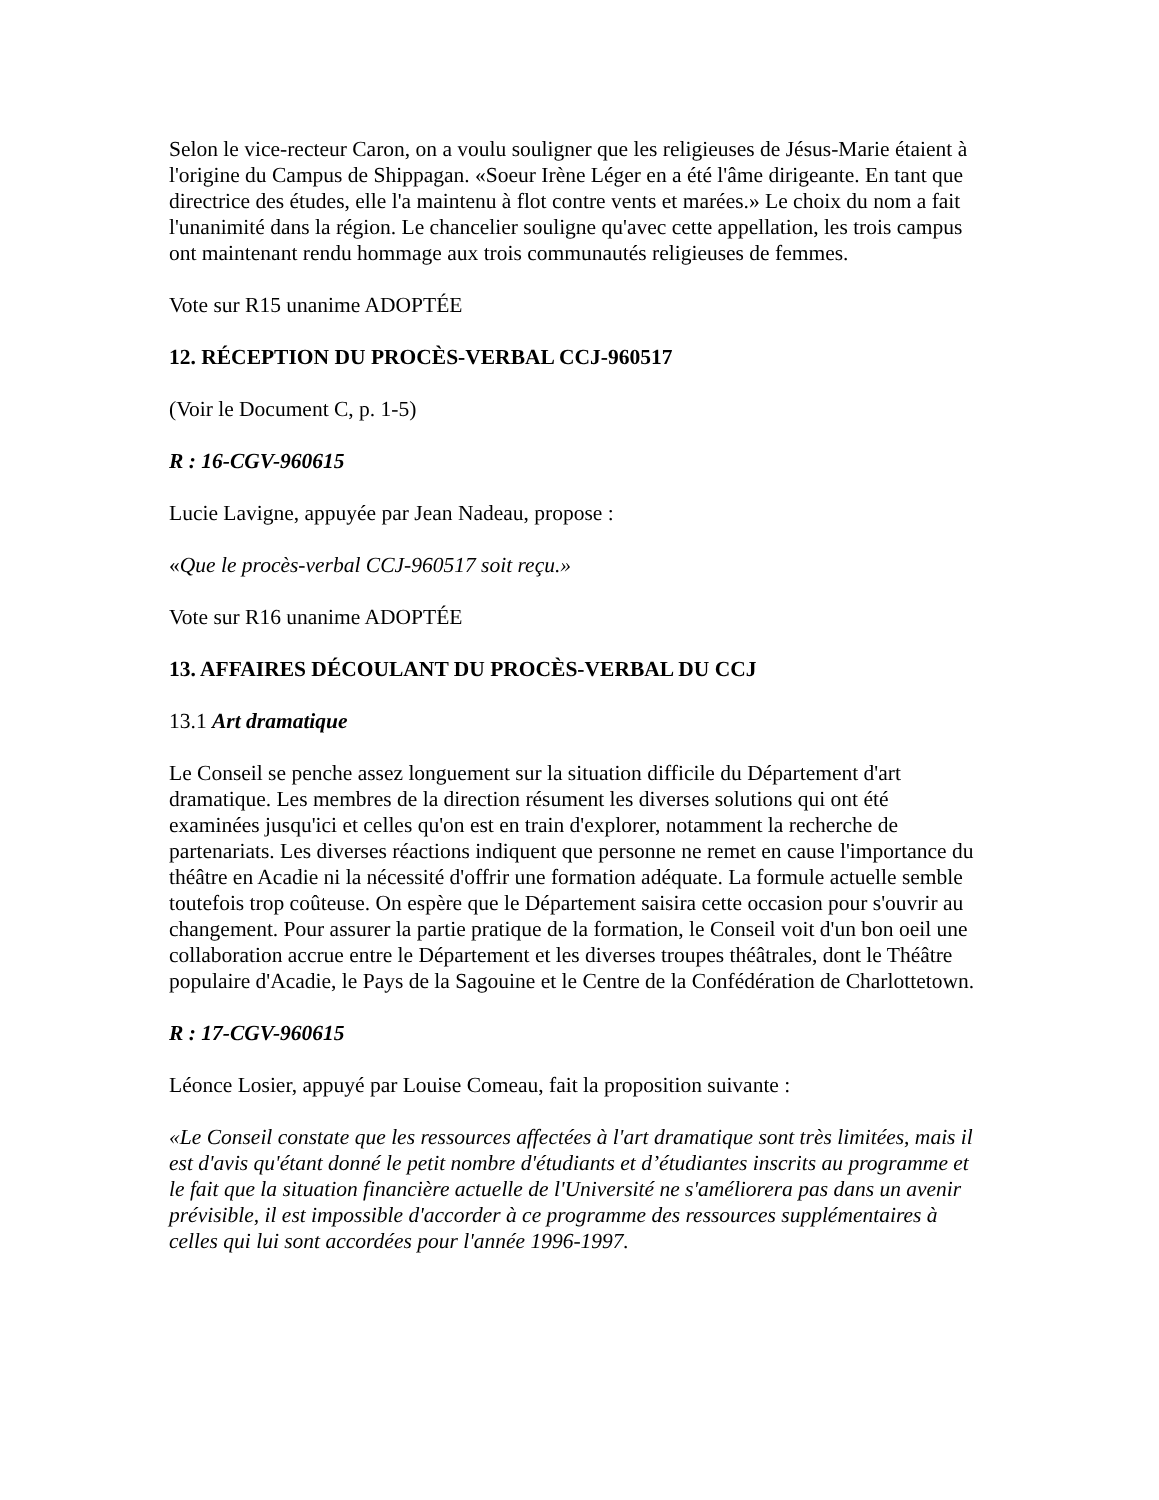Selon le vice-recteur Caron, on a voulu souligner que les religieuses de Jésus-Marie étaient à l'origine du Campus de Shippagan. «Soeur Irène Léger en a été l'âme dirigeante. En tant que directrice des études, elle l'a maintenu à flot contre vents et marées.» Le choix du nom a fait l'unanimité dans la région. Le chancelier souligne qu'avec cette appellation, les trois campus ont maintenant rendu hommage aux trois communautés religieuses de femmes.
Vote sur R15 unanime ADOPTÉE
12. RÉCEPTION DU PROCÈS-VERBAL CCJ-960517
(Voir le Document C, p. 1-5)
R : 16-CGV-960615
Lucie Lavigne, appuyée par Jean Nadeau, propose :
«Que le procès-verbal CCJ-960517 soit reçu.»
Vote sur R16 unanime ADOPTÉE
13. AFFAIRES DÉCOULANT DU PROCÈS-VERBAL DU CCJ
13.1 Art dramatique
Le Conseil se penche assez longuement sur la situation difficile du Département d'art dramatique. Les membres de la direction résument les diverses solutions qui ont été examinées jusqu'ici et celles qu'on est en train d'explorer, notamment la recherche de partenariats. Les diverses réactions indiquent que personne ne remet en cause l'importance du théâtre en Acadie ni la nécessité d'offrir une formation adéquate. La formule actuelle semble toutefois trop coûteuse. On espère que le Département saisira cette occasion pour s'ouvrir au changement. Pour assurer la partie pratique de la formation, le Conseil voit d'un bon oeil une collaboration accrue entre le Département et les diverses troupes théâtrales, dont le Théâtre populaire d'Acadie, le Pays de la Sagouine et le Centre de la Confédération de Charlottetown.
R : 17-CGV-960615
Léonce Losier, appuyé par Louise Comeau, fait la proposition suivante :
«Le Conseil constate que les ressources affectées à l'art dramatique sont très limitées, mais il est d'avis qu'étant donné le petit nombre d'étudiants et d’étudiantes inscrits au programme et le fait que la situation financière actuelle de l'Université ne s'améliorera pas dans un avenir prévisible, il est impossible d'accorder à ce programme des ressources supplémentaires à celles qui lui sont accordées pour l'année 1996-1997.